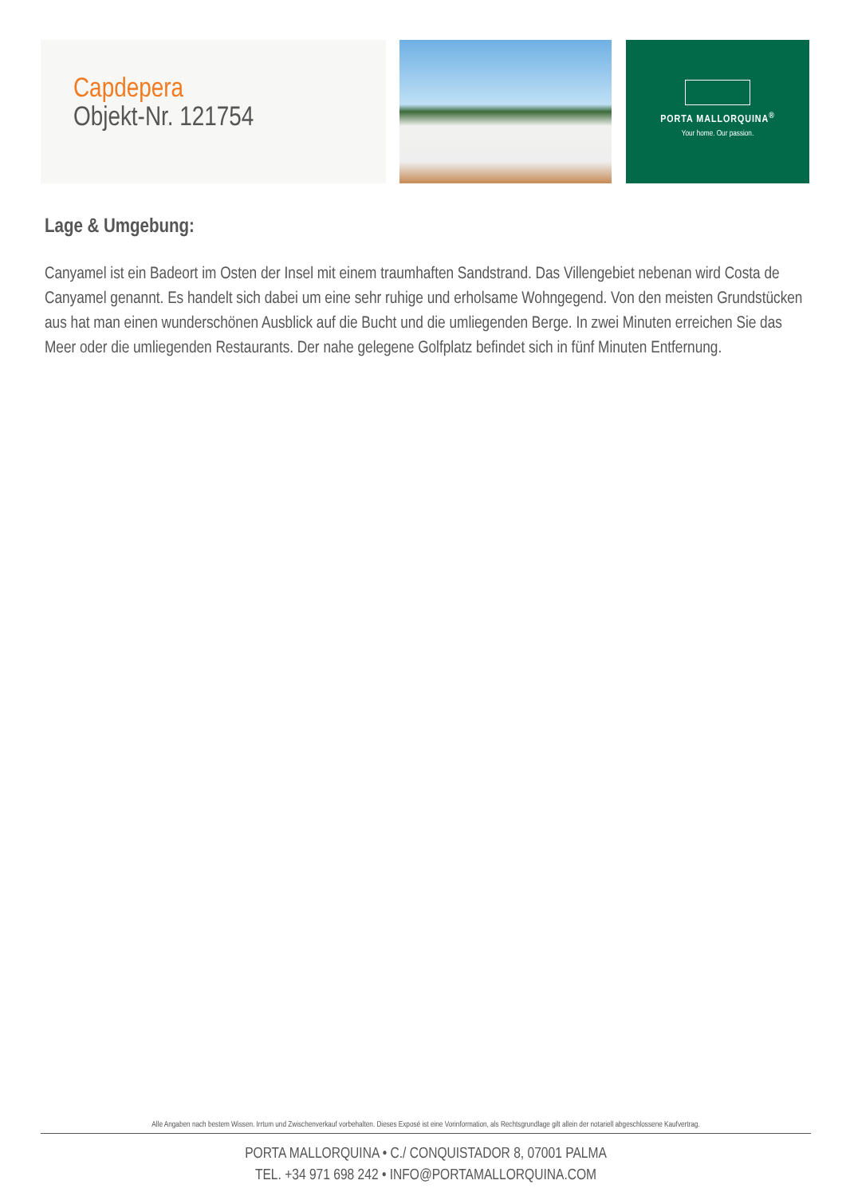Capdepera
Objekt-Nr. 121754
PORTA MALLORQUINA<sup>®</sup>
Your home. Our passion.
Lage & Umgebung:
Canyamel ist ein Badeort im Osten der Insel mit einem traumhaften Sandstrand. Das Villengebiet nebenan wird Costa de Canyamel genannt. Es handelt sich dabei um eine sehr ruhige und erholsame Wohngegend. Von den meisten Grundstücken aus hat man einen wunderschönen Ausblick auf die Bucht und die umliegenden Berge. In zwei Minuten erreichen Sie das Meer oder die umliegenden Restaurants. Der nahe gelegene Golfplatz befindet sich in fünf Minuten Entfernung.
Alle Angaben nach bestem Wissen. Irrtum und Zwischenverkauf vorbehalten. Dieses Exposé ist eine Vorinformation, als Rechtsgrundlage gilt allein der notariell abgeschlossene Kaufvertrag.
PORTA MALLORQUINA • C./ CONQUISTADOR 8, 07001 PALMA
TEL. +34 971 698 242 • INFO@PORTAMALLORQUINA.COM